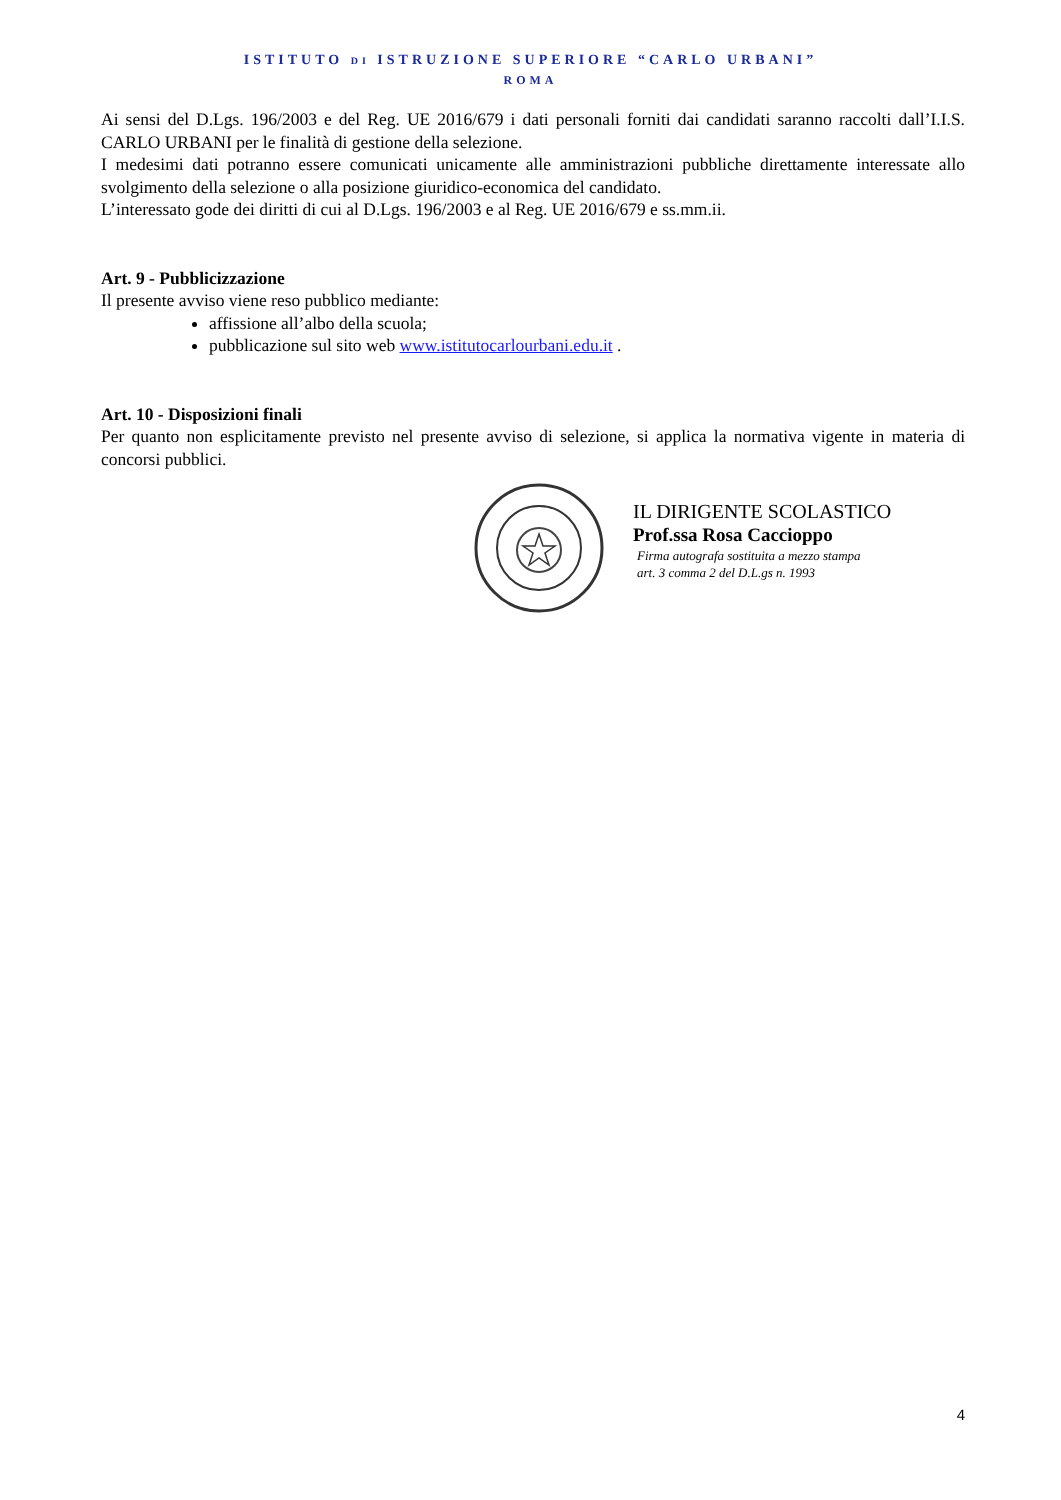ISTITUTO DI ISTRUZIONE SUPERIORE “CARLO URBANI”
ROMA
Ai sensi del D.Lgs. 196/2003 e del Reg. UE 2016/679 i dati personali forniti dai candidati saranno raccolti dall’I.I.S. CARLO URBANI per le finalità di gestione della selezione.
I medesimi dati potranno essere comunicati unicamente alle amministrazioni pubbliche direttamente interessate allo svolgimento della selezione o alla posizione giuridico-economica del candidato.
L’interessato gode dei diritti di cui al D.Lgs. 196/2003 e al Reg. UE 2016/679 e ss.mm.ii.
Art. 9 - Pubblicizzazione
Il presente avviso viene reso pubblico mediante:
affissione all’albo della scuola;
pubblicazione sul sito web www.istitutocarlourbani.edu.it .
Art. 10 - Disposizioni finali
Per quanto non esplicitamente previsto nel presente avviso di selezione, si applica la normativa vigente in materia di concorsi pubblici.
IL DIRIGENTE SCOLASTICO
Prof.ssa Rosa Caccioppo
Firma autografa sostituita a mezzo stampa
art. 3 comma 2 del D.L.gs n. 1993
4